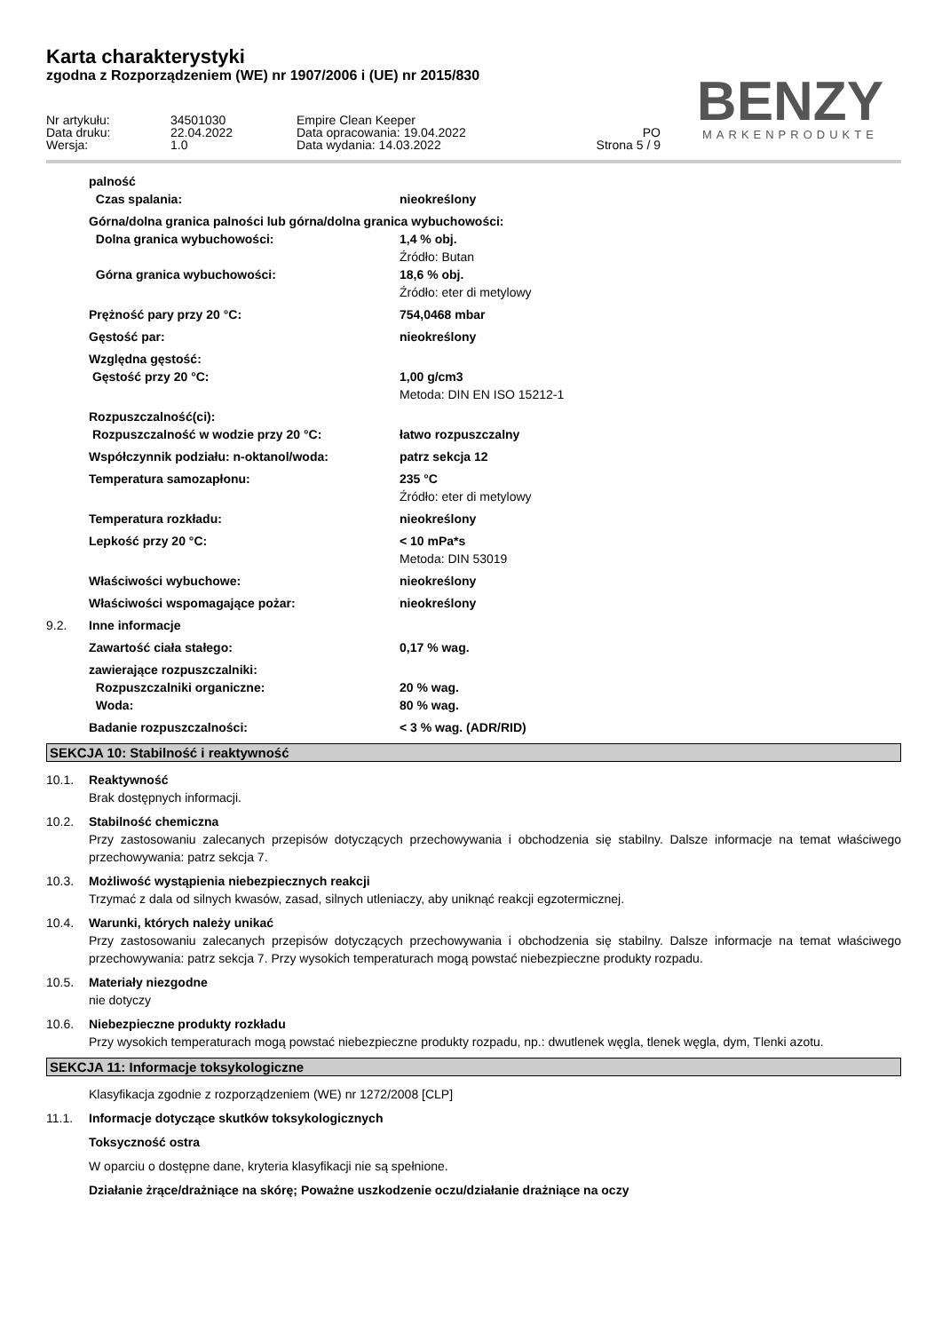Karta charakterystyki
zgodna z Rozporządzeniem (WE) nr 1907/2006 i (UE) nr 2015/830
BENZY
MARKENPRODUKTE
Nr artykułu:
34501030
Empire Clean Keeper
Data druku:
22.04.2022
Data opracowania: 19.04.2022
PO
Wersja:
1.0
Data wydania: 14.03.2022
Strona 5 / 9
palność
Czas spalania:
nieokreślony
Górna/dolna granica palności lub górna/dolna granica wybuchowości:
Dolna granica wybuchowości:
1,4 % obj.
Źródło: Butan
Górna granica wybuchowości:
18,6 % obj.
Źródło: eter di metylowy
Prężność pary przy 20 °C:
754,0468 mbar
Gęstość par:
nieokreślony
Względna gęstość:
Gęstość przy 20 °C:
1,00 g/cm3
Metoda: DIN EN ISO 15212-1
Rozpuszczalność(ci):
Rozpuszczalność w wodzie przy 20 °C:
łatwo rozpuszczalny
Współczynnik podziału: n-oktanol/woda:
patrz sekcja 12
Temperatura samozapłonu:
235 °C
Źródło: eter di metylowy
Temperatura rozkładu:
nieokreślony
Lepkość przy 20 °C:
< 10 mPa*s
Metoda: DIN 53019
Właściwości wybuchowe:
nieokreślony
Właściwości wspomagające pożar:
nieokreślony
9.2.
Inne informacje
Zawartość ciała stałego:
0,17 % wag.
zawierające rozpuszczalniki:
Rozpuszczalniki organiczne:
20 % wag.
Woda:
80 % wag.
Badanie rozpuszczalności:
< 3 % wag. (ADR/RID)
SEKCJA 10: Stabilność i reaktywność
10.1.
Reaktywność
Brak dostępnych informacji.
10.2.
Stabilność chemiczna
Przy zastosowaniu zalecanych przepisów dotyczących przechowywania i obchodzenia się stabilny. Dalsze informacje na temat właściwego przechowywania: patrz sekcja 7.
10.3.
Możliwość wystąpienia niebezpiecznych reakcji
Trzymać z dala od silnych kwasów, zasad, silnych utleniaczy, aby uniknąć reakcji egzotermicznej.
10.4.
Warunki, których należy unikać
Przy zastosowaniu zalecanych przepisów dotyczących przechowywania i obchodzenia się stabilny. Dalsze informacje na temat właściwego przechowywania: patrz sekcja 7. Przy wysokich temperaturach mogą powstać niebezpieczne produkty rozpadu.
10.5.
Materiały niezgodne
nie dotyczy
10.6.
Niebezpieczne produkty rozkładu
Przy wysokich temperaturach mogą powstać niebezpieczne produkty rozpadu, np.: dwutlenek węgla, tlenek węgla, dym, Tlenki azotu.
SEKCJA 11: Informacje toksykologiczne
Klasyfikacja zgodnie z rozporządzeniem (WE) nr 1272/2008 [CLP]
11.1.
Informacje dotyczące skutków toksykologicznych
Toksyczność ostra
W oparciu o dostępne dane, kryteria klasyfikacji nie są spełnione.
Działanie żrące/drażniące na skórę; Poważne uszkodzenie oczu/działanie drażniące na oczy